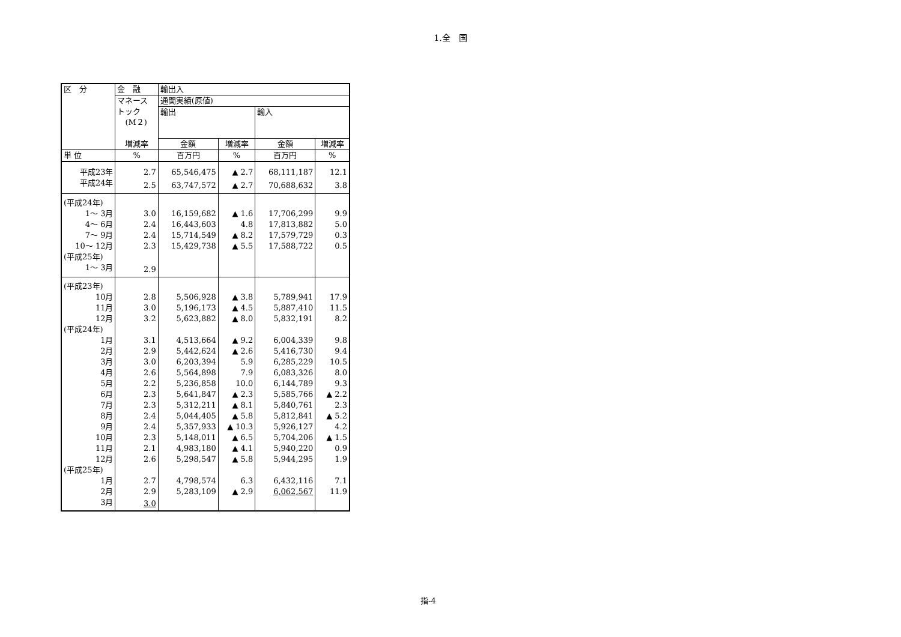1.全　国
| 区 分 | 金 融 | 輸出入 | | | |
| --- | --- | --- | --- | --- | --- |
| | マネース トック (M２) | 通関実績(原値) | | | |
| | | 輸出 | | 輸入 | |
| | 増減率 | 金額 | 増減率 | 金額 | 増減率 |
| 単 位 | % | 百万円 | % | 百万円 | % |
| 平成23年 | 2.7 | 65,546,475 | ▲ 2.7 | 68,111,187 | 12.1 |
| 平成24年 | 2.5 | 63,747,572 | ▲ 2.7 | 70,688,632 | 3.8 |
| (平成24年) | | | | | |
| 1～ 3月 | 3.0 | 16,159,682 | ▲ 1.6 | 17,706,299 | 9.9 |
| 4～ 6月 | 2.4 | 16,443,603 | 4.8 | 17,813,882 | 5.0 |
| 7～ 9月 | 2.4 | 15,714,549 | ▲ 8.2 | 17,579,729 | 0.3 |
| 10～ 12月 | 2.3 | 15,429,738 | ▲ 5.5 | 17,588,722 | 0.5 |
| (平成25年) | | | | | |
| 1～ 3月 | 2.9 | | | | |
| (平成23年) | | | | | |
| 10月 | 2.8 | 5,506,928 | ▲ 3.8 | 5,789,941 | 17.9 |
| 11月 | 3.0 | 5,196,173 | ▲ 4.5 | 5,887,410 | 11.5 |
| 12月 | 3.2 | 5,623,882 | ▲ 8.0 | 5,832,191 | 8.2 |
| (平成24年) | | | | | |
| 1月 | 3.1 | 4,513,664 | ▲ 9.2 | 6,004,339 | 9.8 |
| 2月 | 2.9 | 5,442,624 | ▲ 2.6 | 5,416,730 | 9.4 |
| 3月 | 3.0 | 6,203,394 | 5.9 | 6,285,229 | 10.5 |
| 4月 | 2.6 | 5,564,898 | 7.9 | 6,083,326 | 8.0 |
| 5月 | 2.2 | 5,236,858 | 10.0 | 6,144,789 | 9.3 |
| 6月 | 2.3 | 5,641,847 | ▲ 2.3 | 5,585,766 | ▲ 2.2 |
| 7月 | 2.3 | 5,312,211 | ▲ 8.1 | 5,840,761 | 2.3 |
| 8月 | 2.4 | 5,044,405 | ▲ 5.8 | 5,812,841 | ▲ 5.2 |
| 9月 | 2.4 | 5,357,933 | ▲ 10.3 | 5,926,127 | 4.2 |
| 10月 | 2.3 | 5,148,011 | ▲ 6.5 | 5,704,206 | ▲ 1.5 |
| 11月 | 2.1 | 4,983,180 | ▲ 4.1 | 5,940,220 | 0.9 |
| 12月 | 2.6 | 5,298,547 | ▲ 5.8 | 5,944,295 | 1.9 |
| (平成25年) | | | | | |
| 1月 | 2.7 | 4,798,574 | 6.3 | 6,432,116 | 7.1 |
| 2月 | 2.9 | 5,283,109 | ▲ 2.9 | 6,062,567 | 11.9 |
| 3月 | 3.0 | | | | |
指-4